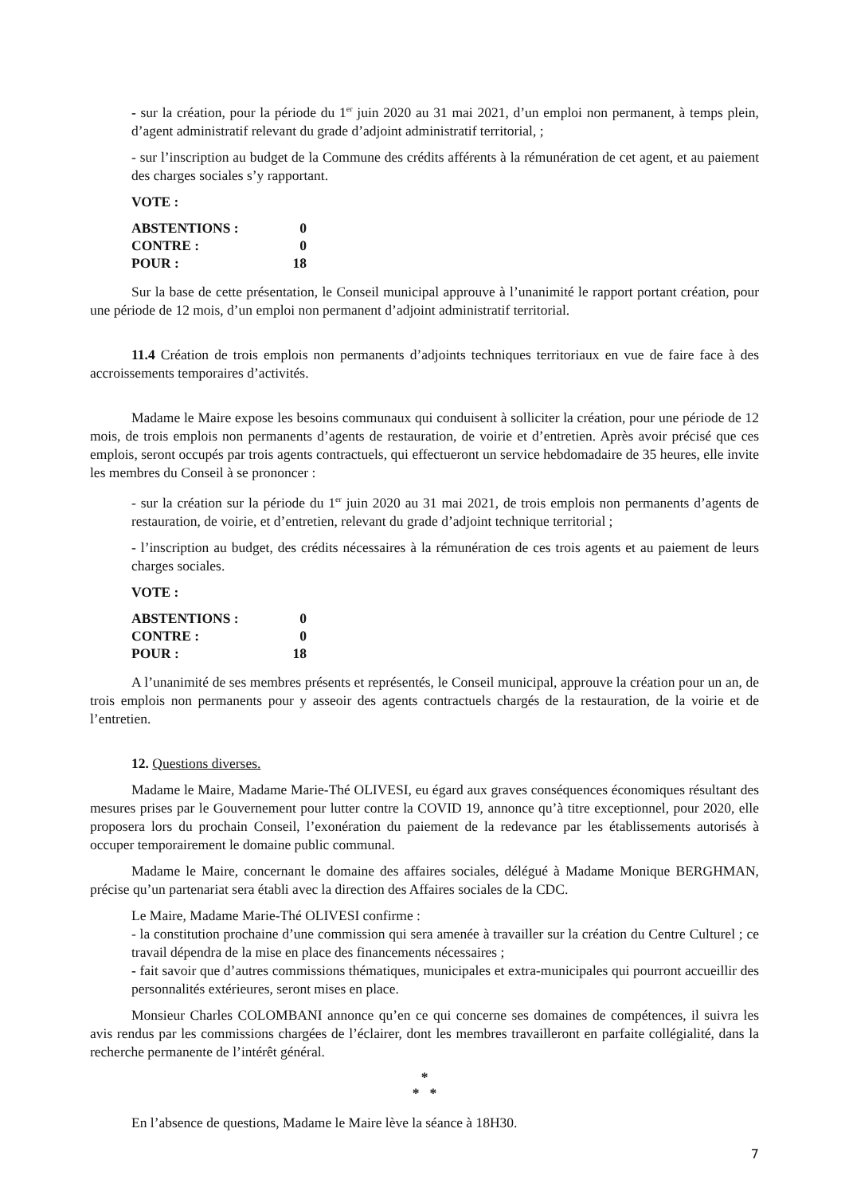- sur la création, pour la période du 1<sup>er</sup> juin 2020 au 31 mai 2021, d’un emploi non permanent, à temps plein, d’agent administratif relevant du grade d’adjoint administratif territorial, ;
- sur l’inscription au budget de la Commune des crédits afférents à la rémunération de cet agent, et au paiement des charges sociales s’y rapportant.
VOTE :
| ABSTENTIONS : | 0 |
| CONTRE : | 0 |
| POUR : | 18 |
Sur la base de cette présentation, le Conseil municipal approuve à l’unanimité le rapport portant création, pour une période de 12 mois, d’un emploi non permanent d’adjoint administratif territorial.
11.4 Création de trois emplois non permanents d’adjoints techniques territoriaux en vue de faire face à des accroissements temporaires d’activités.
Madame le Maire expose les besoins communaux qui conduisent à solliciter la création, pour une période de 12 mois, de trois emplois non permanents d’agents de restauration, de voirie et d’entretien. Après avoir précisé que ces emplois, seront occupés par trois agents contractuels, qui effectueront un service hebdomadaire de 35 heures, elle invite les membres du Conseil à se prononcer :
- sur la création sur la période du 1<sup>er</sup> juin 2020 au 31 mai 2021, de trois emplois non permanents d’agents de restauration, de voirie, et d’entretien, relevant du grade d’adjoint technique territorial ;
- l’inscription au budget, des crédits nécessaires à la rémunération de ces trois agents et au paiement de leurs charges sociales.
VOTE :
| ABSTENTIONS : | 0 |
| CONTRE : | 0 |
| POUR : | 18 |
A l’unanimité de ses membres présents et représentés, le Conseil municipal, approuve la création pour un an, de trois emplois non permanents pour y asseoir des agents contractuels chargés de la restauration, de la voirie et de l’entretien.
12. Questions diverses.
Madame le Maire, Madame Marie-Thé OLIVESI, eu égard aux graves conséquences économiques résultant des mesures prises par le Gouvernement pour lutter contre la COVID 19, annonce qu’à titre exceptionnel, pour 2020, elle proposera lors du prochain Conseil, l’exonération du paiement de la redevance par les établissements autorisés à occuper temporairement le domaine public communal.
Madame le Maire, concernant le domaine des affaires sociales, délégué à Madame Monique BERGHMAN, précise qu’un partenariat sera établi avec la direction des Affaires sociales de la CDC.
Le Maire, Madame Marie-Thé OLIVESI confirme :
- la constitution prochaine d’une commission qui sera amenée à travailler sur la création du Centre Culturel ; ce travail dépendra de la mise en place des financements nécessaires ;
- fait savoir que d’autres commissions thématiques, municipales et extra-municipales qui pourront accueillir des personnalités extérieures, seront mises en place.
Monsieur Charles COLOMBANI annonce qu’en ce qui concerne ses domaines de compétences, il suivra les avis rendus par les commissions chargées de l’éclairer, dont les membres travailleront en parfaite collégialité, dans la recherche permanente de l’intérêt général.
*
* *
En l’absence de questions, Madame le Maire lève la séance à 18H30.
7